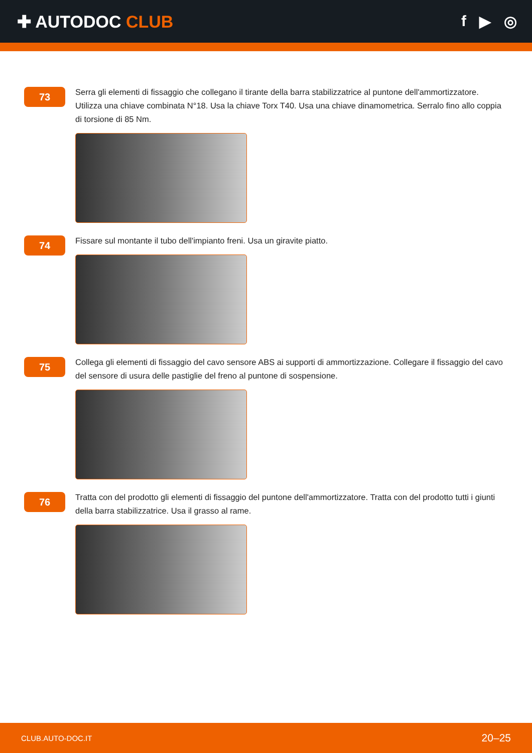✚ AUTODOC CLUB f ▶ ◎
73
Serra gli elementi di fissaggio che collegano il tirante della barra stabilizzatrice al puntone dell'ammortizzatore. Utilizza una chiave combinata N°18. Usa la chiave Torx T40. Usa una chiave dinamometrica. Serralo fino allo coppia di torsione di 85 Nm.
74
Fissare sul montante il tubo dell'impianto freni. Usa un giravite piatto.
75
Collega gli elementi di fissaggio del cavo sensore ABS ai supporti di ammortizzazione. Collegare il fissaggio del cavo del sensore di usura delle pastiglie del freno al puntone di sospensione.
76
Tratta con del prodotto gli elementi di fissaggio del puntone dell'ammortizzatore. Tratta con del prodotto tutti i giunti della barra stabilizzatrice. Usa il grasso al rame.
CLUB.AUTO-DOC.IT 20–25